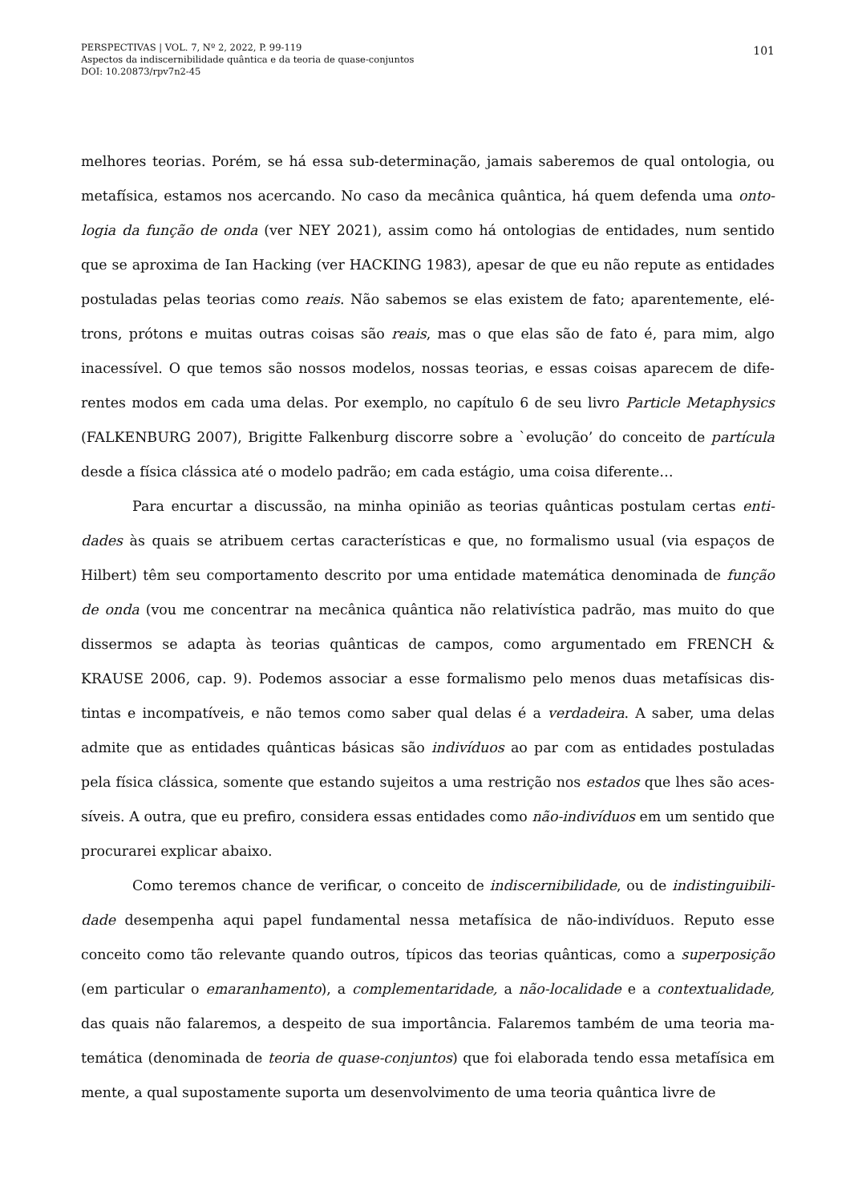PERSPECTIVAS | VOL. 7, Nº 2, 2022, P. 99-119
Aspectos da indiscernibilidade quântica e da teoria de quase-conjuntos
DOI: 10.20873/rpv7n2-45
101
melhores teorias. Porém, se há essa sub-determinação, jamais saberemos de qual ontologia, ou metafísica, estamos nos acercando. No caso da mecânica quântica, há quem defenda uma onto-logia da função de onda (ver NEY 2021), assim como há ontologias de entidades, num sentido que se aproxima de Ian Hacking (ver HACKING 1983), apesar de que eu não repute as entidades postuladas pelas teorias como reais. Não sabemos se elas existem de fato; aparentemente, elé-trons, prótons e muitas outras coisas são reais, mas o que elas são de fato é, para mim, algo inacessível. O que temos são nossos modelos, nossas teorias, e essas coisas aparecem de dife-rentes modos em cada uma delas. Por exemplo, no capítulo 6 de seu livro Particle Metaphysics (FALKENBURG 2007), Brigitte Falkenburg discorre sobre a `evolução’ do conceito de partícula desde a física clássica até o modelo padrão; em cada estágio, uma coisa diferente…
Para encurtar a discussão, na minha opinião as teorias quânticas postulam certas enti-dades às quais se atribuem certas características e que, no formalismo usual (via espaços de Hilbert) têm seu comportamento descrito por uma entidade matemática denominada de função de onda (vou me concentrar na mecânica quântica não relativística padrão, mas muito do que dissermos se adapta às teorias quânticas de campos, como argumentado em FRENCH & KRAUSE 2006, cap. 9). Podemos associar a esse formalismo pelo menos duas metafísicas dis-tintas e incompatíveis, e não temos como saber qual delas é a verdadeira. A saber, uma delas admite que as entidades quânticas básicas são indivíduos ao par com as entidades postuladas pela física clássica, somente que estando sujeitos a uma restrição nos estados que lhes são aces-síveis. A outra, que eu prefiro, considera essas entidades como não-indivíduos em um sentido que procurarei explicar abaixo.
Como teremos chance de verificar, o conceito de indiscernibilidade, ou de indistinguibili-dade desempenha aqui papel fundamental nessa metafísica de não-indivíduos. Reputo esse conceito como tão relevante quando outros, típicos das teorias quânticas, como a superposição (em particular o emaranhamento), a complementaridade, a não-localidade e a contextualidade, das quais não falaremos, a despeito de sua importância. Falaremos também de uma teoria ma-temática (denominada de teoria de quase-conjuntos) que foi elaborada tendo essa metafísica em mente, a qual supostamente suporta um desenvolvimento de uma teoria quântica livre de